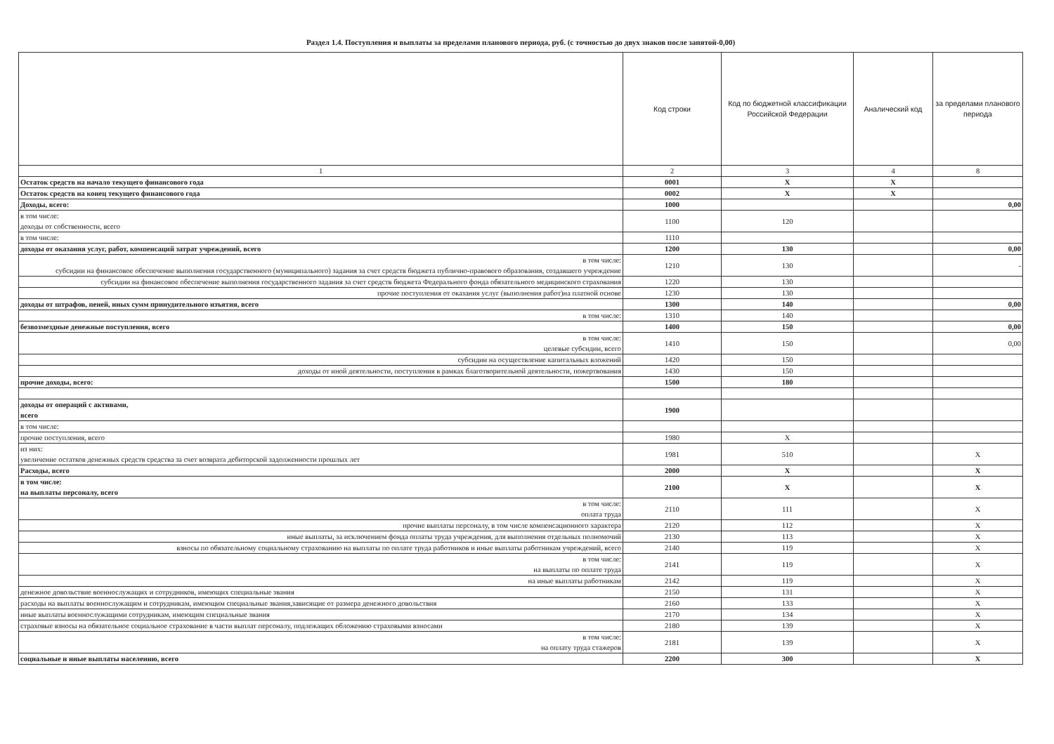Раздел 1.4. Поступления и выплаты за пределами планового периода, руб. (с точностью до двух знаков после запятой-0,00)
| | Код строки | Код по бюджетной классификации Российской Федерации | Аналический код | за пределами планового периода |
| --- | --- | --- | --- | --- |
| 1 | 2 | 3 | 4 | 8 |
| Остаток средств на начало текущего финансового года | 0001 | X | X | |
| Остаток средств на конец текущего финансового года | 0002 | X | X | |
| Доходы, всего: | 1000 | | | 0,00 |
| в том числе: доходы от собственности, всего | 1100 | 120 | | |
| в том числе: | 1110 | | | |
| доходы от оказания услуг, работ, компенсаций затрат учреждений, всего | 1200 | 130 | | 0,00 |
| в том числе: субсидии на финансовое обеспечение выполнения государственного (муниципального) задания за счет средств бюджета публично-правового образования, создавшего учреждение | 1210 | 130 | | - |
| субсидии на финансовое обеспечение выполнения государственного задания за счет средств бюджета Федерального фонда обязательного медицинского страхования | 1220 | 130 | | |
| прочие поступления от оказания услуг (выполнения работ)на платной основе | 1230 | 130 | | |
| доходы от штрафов, пеней, иных сумм принудительного изъятия, всего | 1300 | 140 | | 0,00 |
| в том числе: | 1310 | 140 | | |
| безвозмездные денежные поступления, всего | 1400 | 150 | | 0,00 |
| в том числе: целевые субсидии, всего | 1410 | 150 | | 0,00 |
| субсидии на осуществление капитальных вложений | 1420 | 150 | | |
| доходы от иной деятельности, поступления в рамках благотворительной деятельности, пожертвования | 1430 | 150 | | |
| прочие доходы, всего: | 1500 | 180 | | |
| доходы от операций с активами, всего | 1900 | | | |
| в том числе: | | | | |
| прочие поступления, всего | 1980 | X | | |
| из них: увеличение остатков денежных средств средства за счет возврата дебиторской задолженности прошлых лет | 1981 | 510 | | X |
| Расходы, всего | 2000 | X | | X |
| в том числе: на выплаты персоналу, всего | 2100 | X | | X |
| в том числе: оплата труда | 2110 | 111 | | X |
| прочие выплаты персоналу, в том числе компенсационного характера | 2120 | 112 | | X |
| иные выплаты, за исключением фонда оплаты труда учреждения, для выполнения отдельных полномочий | 2130 | 113 | | X |
| взносы по обязательному социальному страхованию на выплаты по оплате труда работников и иные выплаты работникам учреждений, всего | 2140 | 119 | | X |
| в том числе: на выплаты по оплате труда | 2141 | 119 | | X |
| на иные выплаты работникам | 2142 | 119 | | X |
| денежное довольствие военнослужащих и сотрудников, имеющих специальные звания | 2150 | 131 | | X |
| расходы на выплаты военнослужащим и сотрудникам, имеющим специальные звания,зависящие от размера денежного довольствия | 2160 | 133 | | X |
| иные выплаты военнослужащими сотрудникам, имеющим специальные звания | 2170 | 134 | | X |
| страховые взносы на обязательное социальное страхование в части выплат персоналу, подлежащих обложению страховыми взносами | 2180 | 139 | | X |
| в том числе: на оплату труда стажеров | 2181 | 139 | | X |
| социальные и иные выплаты населению, всего | 2200 | 300 | | X |